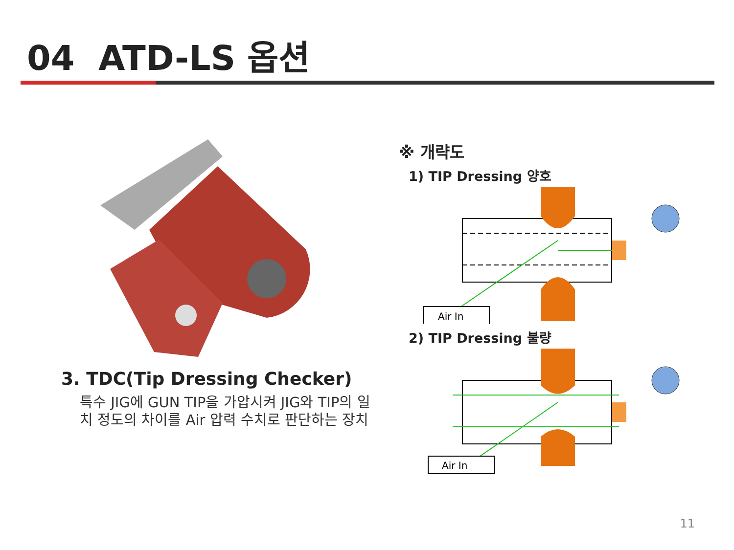04 ATD-LS 옵션
3. TDC(Tip Dressing Checker)
특수 JIG에 GUN TIP을 가압시켜 JIG와 TIP의 일치 정도의 차이를 Air 압력 수치로 판단하는 장치
※ 개략도
1) TIP Dressing 양호
Air In
2) TIP Dressing 불량
Air In
11